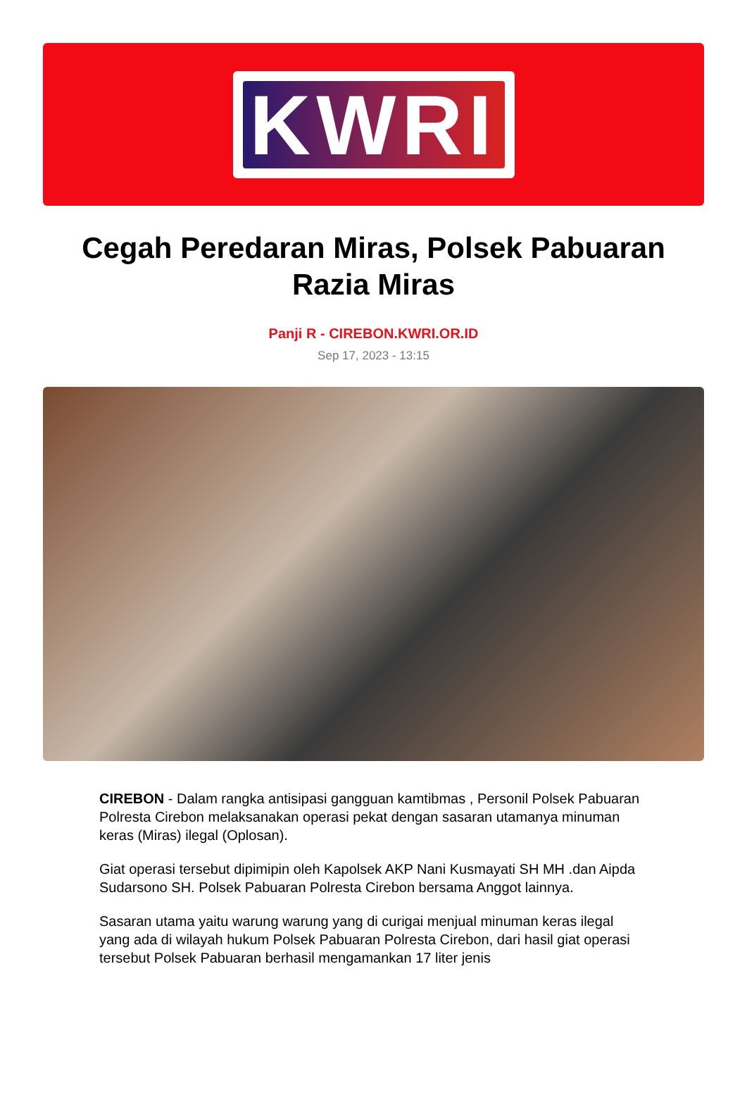KWRI
Cegah Peredaran Miras, Polsek Pabuaran Razia Miras
Panji R - CIREBON.KWRI.OR.ID
Sep 17, 2023 - 13:15
CIREBON - Dalam rangka antisipasi gangguan kamtibmas , Personil Polsek Pabuaran Polresta Cirebon melaksanakan operasi pekat dengan sasaran utamanya minuman keras (Miras) ilegal (Oplosan).
Giat operasi tersebut dipimipin oleh Kapolsek AKP Nani Kusmayati SH MH .dan Aipda Sudarsono SH. Polsek Pabuaran Polresta Cirebon bersama Anggot lainnya.
Sasaran utama yaitu warung warung yang di curigai menjual minuman keras ilegal yang ada di wilayah hukum Polsek Pabuaran Polresta Cirebon, dari hasil giat operasi tersebut Polsek Pabuaran berhasil mengamankan 17 liter jenis